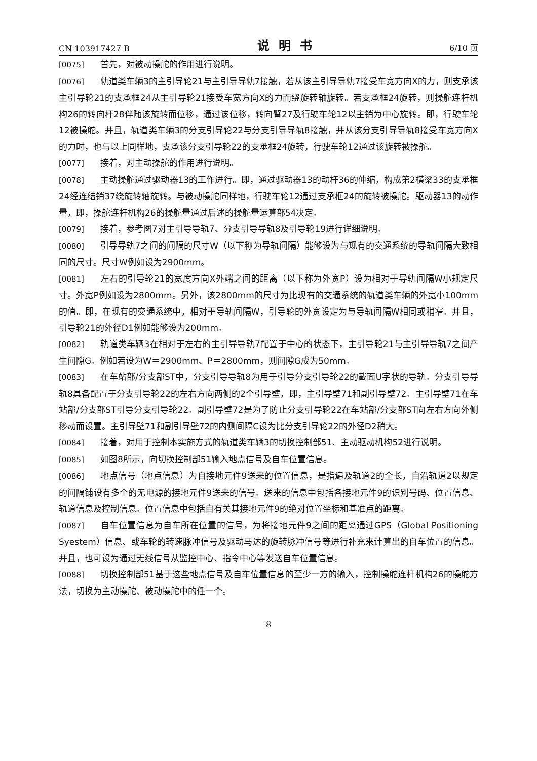CN 103917427 B 说明书 6/10 页
[0075] 首先，对被动操舵的作用进行说明。
[0076] 轨道类车辆3的主引导轮21与主引导导轨7接触，若从该主引导导轨7接受车宽方向X的力，则支承该主引导轮21的支承框24从主引导轮21接受车宽方向X的力而绕旋转轴旋转。若支承框24旋转，则操舵连杆机构26的转向杆28伴随该旋转而位移，通过该位移，转向臂27及行驶车轮12以主销为中心旋转。即，行驶车轮12被操舵。并且，轨道类车辆3的分支引导轮22与分支引导导轨8接触，并从该分支引导导轨8接受车宽方向X的力时，也与以上同样地，支承该分支引导轮22的支承框24旋转，行驶车轮12通过该旋转被操舵。
[0077] 接着，对主动操舵的作用进行说明。
[0078] 主动操舵通过驱动器13的工作进行。即，通过驱动器13的动杆36的伸缩，构成第2横梁33的支承框24经连结销37绕旋转轴旋转。与被动操舵同样地，行驶车轮12通过支承框24的旋转被操舵。驱动器13的动作量，即，操舵连杆机构26的操舵量通过后述的操舵量运算部54决定。
[0079] 接着，参考图7对主引导导轨7、分支引导导轨8及引导轮19进行详细说明。
[0080] 引导导轨7之间的间隔的尺寸W（以下称为导轨间隔）能够设为与现有的交通系统的导轨间隔大致相同的尺寸。尺寸W例如设为2900mm。
[0081] 左右的引导轮21的宽度方向X外端之间的距离（以下称为外宽P）设为相对于导轨间隔W小规定尺寸。外宽P例如设为2800mm。另外，该2800mm的尺寸为比现有的交通系统的轨道类车辆的外宽小100mm的值。即，在现有的交通系统中，相对于导轨间隔W，引导轮的外宽设定为与导轨间隔W相同或稍窄。并且，引导轮21的外径D1例如能够设为200mm。
[0082] 轨道类车辆3在相对于左右的主引导导轨7配置于中心的状态下，主引导轮21与主引导导轨7之间产生间隙G。例如若设为W＝2900mm、P＝2800mm，则间隙G成为50mm。
[0083] 在车站部/分支部ST中，分支引导导轨8为用于引导分支引导轮22的截面U字状的导轨。分支引导导轨8具备配置于分支引导轮22的左右方向两侧的2个引导壁，即，主引导壁71和副引导壁72。主引导壁71在车站部/分支部ST引导分支引导轮22。副引导壁72是为了防止分支引导轮22在车站部/分支部ST向左右方向外侧移动而设置。主引导壁71和副引导壁72的内侧间隔C设为比分支引导轮22的外径D2稍大。
[0084] 接着，对用于控制本实施方式的轨道类车辆3的切换控制部51、主动驱动机构52进行说明。
[0085] 如图8所示，向切换控制部51输入地点信号及自车位置信息。
[0086] 地点信号（地点信息）为自接地元件9送来的位置信息，是指遍及轨道2的全长，自沿轨道2以规定的间隔铺设有多个的无电源的接地元件9送来的信号。送来的信息中包括各接地元件9的识别号码、位置信息、轨道信息及控制信息。位置信息中包括自有关其接地元件9的绝对位置坐标和基准点的距离。
[0087] 自车位置信息为自车所在位置的信号，为将接地元件9之间的距离通过GPS（Global Positioning Syestem）信息、或车轮的转速脉冲信号及驱动马达的旋转脉冲信号等进行补充来计算出的自车位置的信息。并且，也可设为通过无线信号从监控中心、指令中心等发送自车位置信息。
[0088] 切换控制部51基于这些地点信号及自车位置信息的至少一方的输入，控制操舵连杆机构26的操舵方法，切换为主动操舵、被动操舵中的任一个。
8